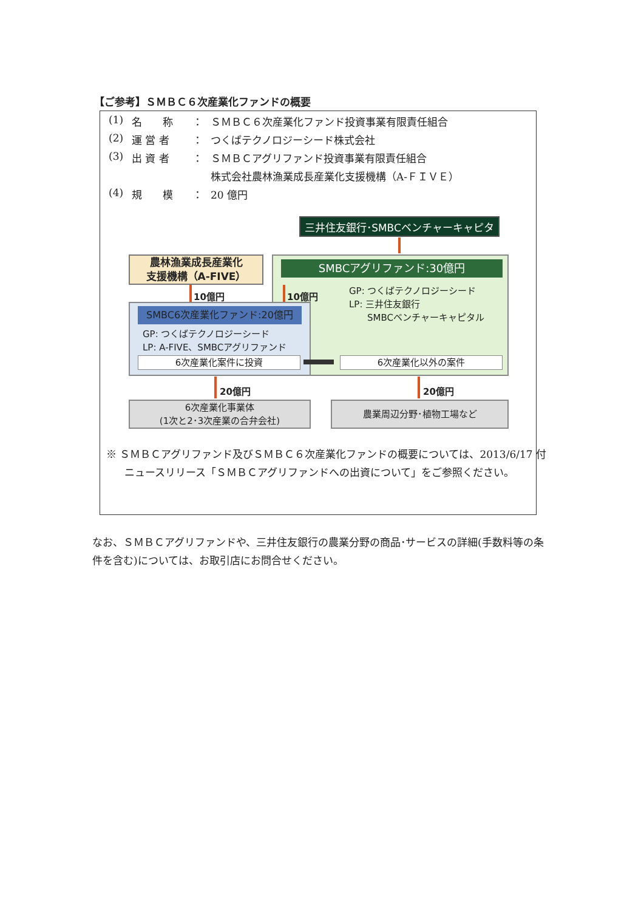【ご参考】ＳＭＢＣ６次産業化ファンドの概要
(1) 名　　称 ： ＳＭＢＣ６次産業化ファンド投資事業有限責任組合
(2) 運 営 者 ： つくばテクノロジーシード株式会社
(3) 出 資 者 ： ＳＭＢＣアグリファンド投資事業有限責任組合
株式会社農林漁業成長産業化支援機構（A‑ＦＩＶＥ）
(4) 規　　模 ： 20 億円
三井住友銀行･SMBCベンチャーキャピタル
農林漁業成長産業化
支援機構（A-FIVE）
SMBCアグリファンド:30億円
GP: つくばテクノロジーシード
LP: 三井住友銀行
　　SMBCベンチャーキャピタル
10億円 10億円
SMBC6次産業化ファンド:20億円
GP: つくばテクノロジーシード
LP: A-FIVE、SMBCアグリファンド
6次産業化案件に投資 6次産業化以外の案件
20億円 20億円
6次産業化事業体
(1次と2･3次産業の合弁会社)
農業周辺分野･植物工場など
※ ＳＭＢＣアグリファンド及びＳＭＢＣ６次産業化ファンドの概要については、2013/6/17 付ニュースリリース「ＳＭＢＣアグリファンドへの出資について」をご参照ください。
なお、ＳＭＢＣアグリファンドや、三井住友銀行の農業分野の商品･サービスの詳細(手数料等の条件を含む)については、お取引店にお問合せください。